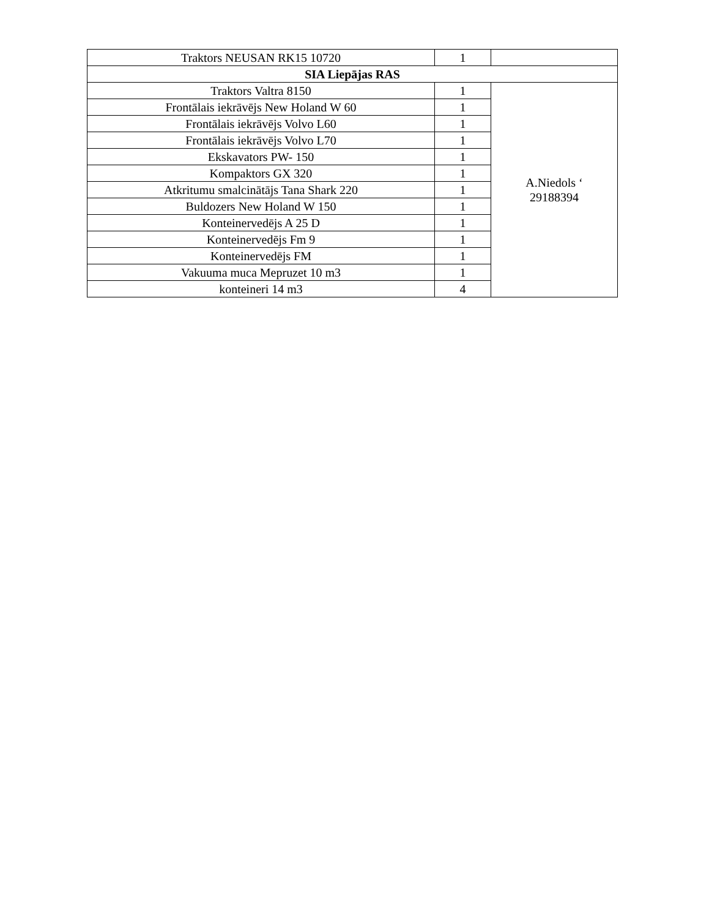| Traktors NEUSAN RK15 10720 | 1 | |
| SIA Liepājas RAS | | |
| Traktors Valtra 8150 | 1 | A.Niedols ‘ 29188394 |
| Frontālais iekrāvējs New Holand W 60 | 1 | |
| Frontālais iekrāvējs Volvo L60 | 1 | |
| Frontālais iekrāvējs Volvo L70 | 1 | |
| Ekskavators PW- 150 | 1 | |
| Kompaktors GX 320 | 1 | |
| Atkritumu smalcinātājs Tana Shark 220 | 1 | |
| Buldozers New Holand W 150 | 1 | |
| Konteinervedējs A 25 D | 1 | |
| Konteinervedējs Fm 9 | 1 | |
| Konteinervedējs FM | 1 | |
| Vakuuma muca Mepruzet 10 m3 | 1 | |
| konteineri 14 m3 | 4 | |